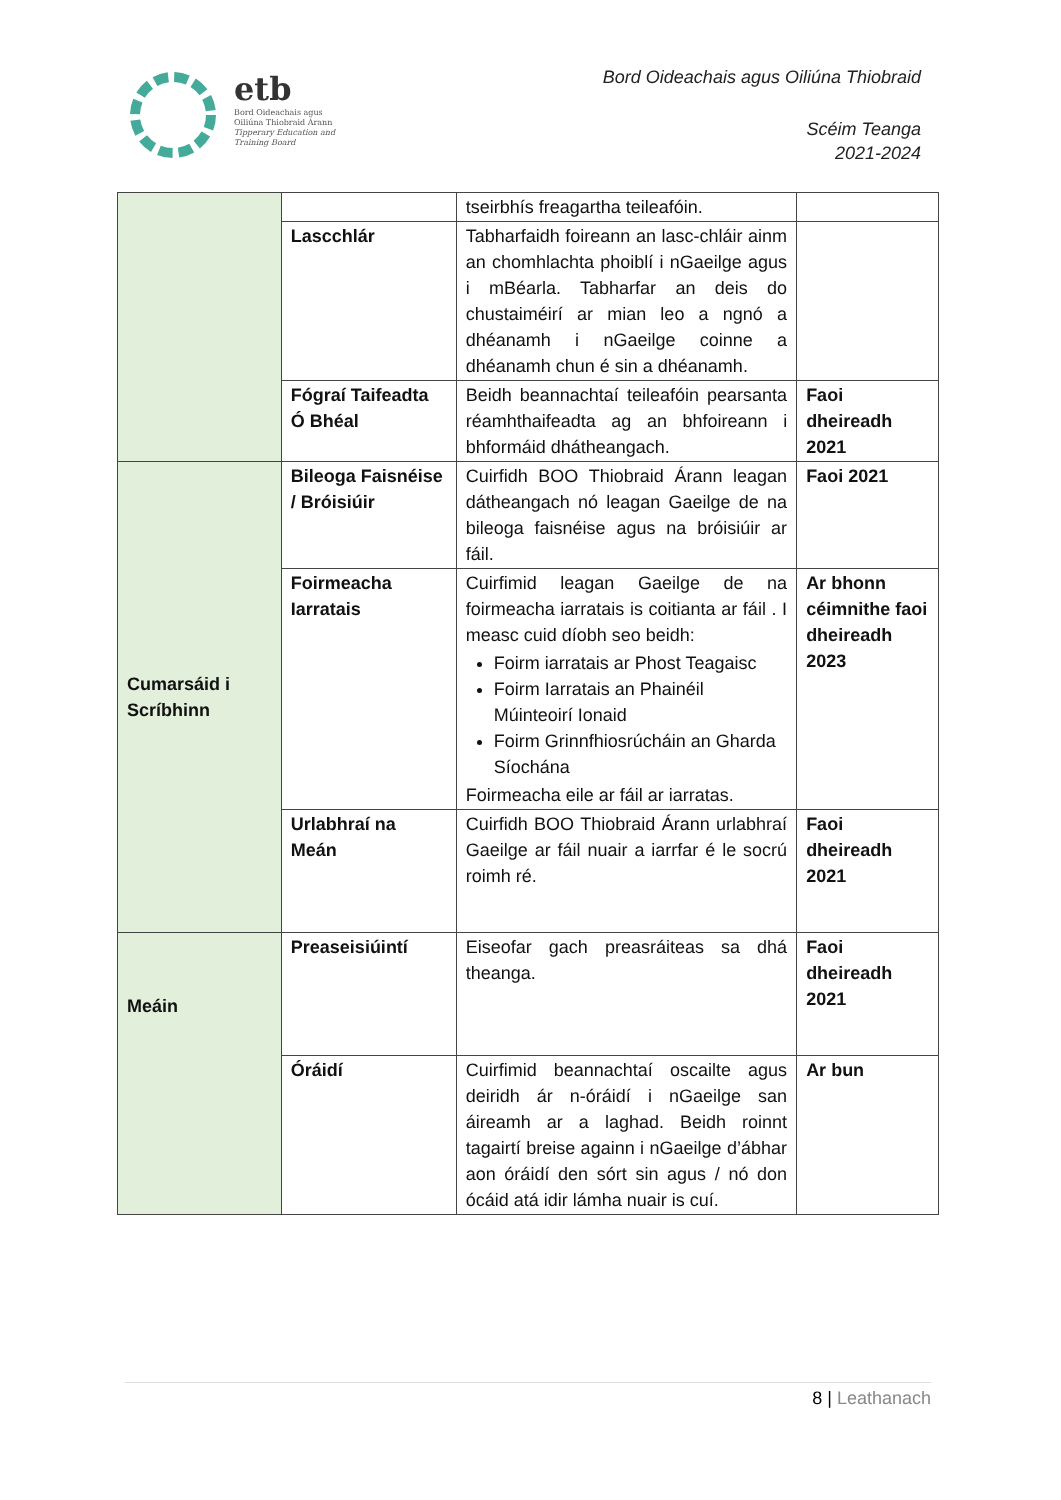etb
Bord Oideachais agus
Oiliúna Thiobraid Árann
Tipperary Education and
Training Board
Bord Oideachais agus Oiliúna Thiobraid
Scéim Teanga
2021-2024
| | | tseirbhís freagartha teileafóin. | |
| | Lascchlár | Tabharfaidh foireann an lasc-chláir ainm an chomhlachta phoiblí i nGaeilge agus i mBéarla. Tabharfar an deis do chustaiméirí ar mian leo a ngnó a dhéanamh i nGaeilge coinne a dhéanamh chun é sin a dhéanamh. | |
| | Fógraí Taifeadta Ó Bhéal | Beidh beannachtaí teileafóin pearsanta réamhthaifeadta ag an bhfoireann i bhformáid dhátheangach. | Faoi dheireadh 2021 |
| Cumarsáid i Scríbhinn | Bileoga Faisnéise / Bróisiúir | Cuirfidh BOO Thiobraid Árann leagan dátheangach nó leagan Gaeilge de na bileoga faisnéise agus na bróisiúir ar fáil. | Faoi 2021 |
| | Foirmeacha Iarratais | Cuirfimid leagan Gaeilge de na foirmeacha iarratais is coitianta ar fáil . I measc cuid díobh seo beidh: Foirm iarratais ar Phost Teagaisc Foirm Iarratais an Phainéil Múinteoirí Ionaid Foirm Grinnfhiosrúcháin an Gharda Síochána Foirmeacha eile ar fáil ar iarratas. | Ar bhonn céimnithe faoi dheireadh 2023 |
| | Urlabhraí na Meán | Cuirfidh BOO Thiobraid Árann urlabhraí Gaeilge ar fáil nuair a iarrfar é le socrú roimh ré. | Faoi dheireadh 2021 |
| Meáin | Preaseisiúintí | Eiseofar gach preasráiteas sa dhá theanga. | Faoi dheireadh 2021 |
| | Óráidí | Cuirfimid beannachtaí oscailte agus deiridh ár n-óráidí i nGaeilge san áireamh ar a laghad. Beidh roinnt tagairtí breise againn i nGaeilge d’ábhar aon óráidí den sórt sin agus / nó don ócáid atá idir lámha nuair is cuí. | Ar bun |
8 | Leathanach